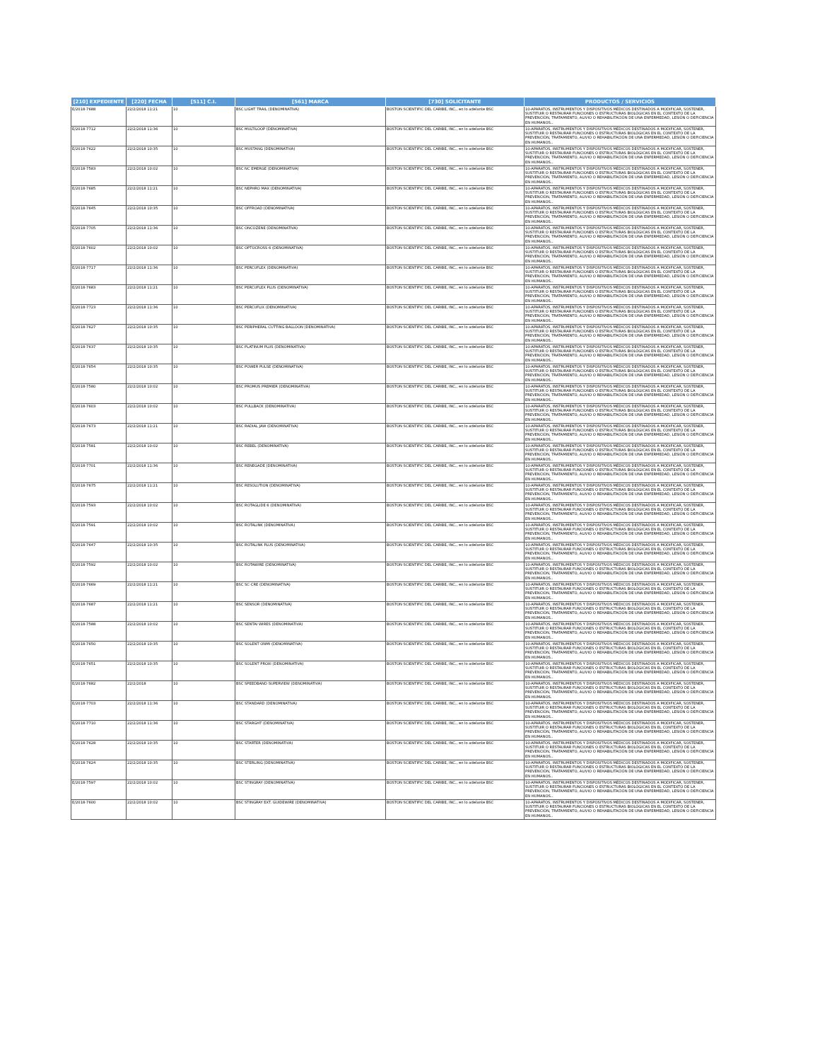| [210] EXPEDIENTE | [220] FECHA | [511] C.I. | [561] MARCA | [730] SOLICITANTE | PRODUCTOS / SERVICIOS |
| --- | --- | --- | --- | --- | --- |
| E/2018-7688 | 22/2/2018 11:21 | 10 | BSC LIGHT TRAIL (DENOMINATIVA) | BOSTON SCIENTIFIC DEL CARIBE, INC., en lo adelante BSC | 10-APARATOS, INSTRUMENTOS Y DISPOSITIVOS MÉDICOS DESTINADOS A MODIFICAR, SOSTENER, SUSTITUIR O RESTAURAR FUNCIONES O ESTRUCTURAS BIOLÓGICAS EN EL CONTEXTO DE LA PREVENCIÓN, TRATAMIENTO, ALIVIO O REHABILITACIÓN DE UNA ENFERMEDAD, LESIÓN O DEFICIENCIA EN HUMANOS.. |
| E/2018-7712 | 22/2/2018 11:36 | 10 | BSC MULTILOOP (DENOMINATIVA) | BOSTON SCIENTIFIC DEL CARIBE, INC., en lo adelante BSC | 10-APARATOS, INSTRUMENTOS Y DISPOSITIVOS MÉDICOS DESTINADOS A MODIFICAR, SOSTENER, SUSTITUIR O RESTAURAR FUNCIONES O ESTRUCTURAS BIOLÓGICAS EN EL CONTEXTO DE LA PREVENCIÓN, TRATAMIENTO, ALIVIO O REHABILITACIÓN DE UNA ENFERMEDAD, LESIÓN O DEFICIENCIA EN HUMANOS.. |
| E/2018-7622 | 22/2/2018 10:35 | 10 | BSC MUSTANG (DENOMINATIVA) | BOSTON SCIENTIFIC DEL CARIBE, INC., en lo adelante BSC | 10-APARATOS, INSTRUMENTOS Y DISPOSITIVOS MÉDICOS DESTINADOS A MODIFICAR, SOSTENER, SUSTITUIR O RESTAURAR FUNCIONES O ESTRUCTURAS BIOLÓGICAS EN EL CONTEXTO DE LA PREVENCIÓN, TRATAMIENTO, ALIVIO O REHABILITACIÓN DE UNA ENFERMEDAD, LESIÓN O DEFICIENCIA EN HUMANOS.. |
| E/2018-7583 | 22/2/2018 10:02 | 10 | BSC NC EMERGE (DENOMINATIVA) | BOSTON SCIENTIFIC DEL CARIBE, INC., en lo adelante BSC | 10-APARATOS, INSTRUMENTOS Y DISPOSITIVOS MÉDICOS DESTINADOS A MODIFICAR, SOSTENER, SUSTITUIR O RESTAURAR FUNCIONES O ESTRUCTURAS BIOLÓGICAS EN EL CONTEXTO DE LA PREVENCIÓN, TRATAMIENTO, ALIVIO O REHABILITACIÓN DE UNA ENFERMEDAD, LESIÓN O DEFICIENCIA EN HUMANOS.. |
| E/2018-7685 | 22/2/2018 11:21 | 10 | BSC NEPHRO MAX (DENOMINATIVA) | BOSTON SCIENTIFIC DEL CARIBE, INC., en lo adelante BSC | 10-APARATOS, INSTRUMENTOS Y DISPOSITIVOS MÉDICOS DESTINADOS A MODIFICAR, SOSTENER, SUSTITUIR O RESTAURAR FUNCIONES O ESTRUCTURAS BIOLÓGICAS EN EL CONTEXTO DE LA PREVENCIÓN, TRATAMIENTO, ALIVIO O REHABILITACIÓN DE UNA ENFERMEDAD, LESIÓN O DEFICIENCIA EN HUMANOS.. |
| E/2018-7645 | 22/2/2018 10:35 | 10 | BSC OFFROAD (DENOMINATIVA) | BOSTON SCIENTIFIC DEL CARIBE, INC., en lo adelante BSC | 10-APARATOS, INSTRUMENTOS Y DISPOSITIVOS MÉDICOS DESTINADOS A MODIFICAR, SOSTENER, SUSTITUIR O RESTAURAR FUNCIONES O ESTRUCTURAS BIOLÓGICAS EN EL CONTEXTO DE LA PREVENCIÓN, TRATAMIENTO, ALIVIO O REHABILITACIÓN DE UNA ENFERMEDAD, LESIÓN O DEFICIENCIA EN HUMANOS.. |
| E/2018-7705 | 22/2/2018 11:36 | 10 | BSC ONCOZENE (DENOMINATIVA) | BOSTON SCIENTIFIC DEL CARIBE, INC., en lo adelante BSC | 10-APARATOS, INSTRUMENTOS Y DISPOSITIVOS MÉDICOS DESTINADOS A MODIFICAR, SOSTENER, SUSTITUIR O RESTAURAR FUNCIONES O ESTRUCTURAS BIOLÓGICAS EN EL CONTEXTO DE LA PREVENCIÓN, TRATAMIENTO, ALIVIO O REHABILITACIÓN DE UNA ENFERMEDAD, LESIÓN O DEFICIENCIA EN HUMANOS.. |
| E/2018-7602 | 22/2/2018 10:02 | 10 | BSC OPTOCROSS 6 (DENOMINATIVA) | BOSTON SCIENTIFIC DEL CARIBE, INC., en lo adelante BSC | 10-APARATOS, INSTRUMENTOS Y DISPOSITIVOS MÉDICOS DESTINADOS A MODIFICAR, SOSTENER, SUSTITUIR O RESTAURAR FUNCIONES O ESTRUCTURAS BIOLÓGICAS EN EL CONTEXTO DE LA PREVENCIÓN, TRATAMIENTO, ALIVIO O REHABILITACIÓN DE UNA ENFERMEDAD, LESIÓN O DEFICIENCIA EN HUMANOS.. |
| E/2018-7717 | 22/2/2018 11:36 | 10 | BSC PERCUFLEX (DENOMINATIVA) | BOSTON SCIENTIFIC DEL CARIBE, INC., en lo adelante BSC | 10-APARATOS, INSTRUMENTOS Y DISPOSITIVOS MÉDICOS DESTINADOS A MODIFICAR, SOSTENER, SUSTITUIR O RESTAURAR FUNCIONES O ESTRUCTURAS BIOLÓGICAS EN EL CONTEXTO DE LA PREVENCIÓN, TRATAMIENTO, ALIVIO O REHABILITACIÓN DE UNA ENFERMEDAD, LESIÓN O DEFICIENCIA EN HUMANOS.. |
| E/2018-7683 | 22/2/2018 11:21 | 10 | BSC PERCUFLEX PLUS (DENOMINATIVA) | BOSTON SCIENTIFIC DEL CARIBE, INC., en lo adelante BSC | 10-APARATOS, INSTRUMENTOS Y DISPOSITIVOS MÉDICOS DESTINADOS A MODIFICAR, SOSTENER, SUSTITUIR O RESTAURAR FUNCIONES O ESTRUCTURAS BIOLÓGICAS EN EL CONTEXTO DE LA PREVENCIÓN, TRATAMIENTO, ALIVIO O REHABILITACIÓN DE UNA ENFERMEDAD, LESIÓN O DEFICIENCIA EN HUMANOS.. |
| E/2018-7723 | 22/2/2018 11:36 | 10 | BSC PERCUFLIX (DENOMINATIVA) | BOSTON SCIENTIFIC DEL CARIBE, INC., en lo adelante BSC | 10-APARATOS, INSTRUMENTOS Y DISPOSITIVOS MÉDICOS DESTINADOS A MODIFICAR, SOSTENER, SUSTITUIR O RESTAURAR FUNCIONES O ESTRUCTURAS BIOLÓGICAS EN EL CONTEXTO DE LA PREVENCIÓN, TRATAMIENTO, ALIVIO O REHABILITACIÓN DE UNA ENFERMEDAD, LESIÓN O DEFICIENCIA EN HUMANOS.. |
| E/2018-7627 | 22/2/2018 10:35 | 10 | BSC PERIPHERAL CUTTING BALLOON (DENOMINATIVA) | BOSTON SCIENTIFIC DEL CARIBE, INC., en lo adelante BSC | 10-APARATOS, INSTRUMENTOS Y DISPOSITIVOS MÉDICOS DESTINADOS A MODIFICAR, SOSTENER, SUSTITUIR O RESTAURAR FUNCIONES O ESTRUCTURAS BIOLÓGICAS EN EL CONTEXTO DE LA PREVENCIÓN, TRATAMIENTO, ALIVIO O REHABILITACIÓN DE UNA ENFERMEDAD, LESIÓN O DEFICIENCIA EN HUMANOS.. |
| E/2018-7637 | 22/2/2018 10:35 | 10 | BSC PLATINUM PLUS (DENOMINATIVA) | BOSTON SCIENTIFIC DEL CARIBE, INC., en lo adelante BSC | 10-APARATOS, INSTRUMENTOS Y DISPOSITIVOS MÉDICOS DESTINADOS A MODIFICAR, SOSTENER, SUSTITUIR O RESTAURAR FUNCIONES O ESTRUCTURAS BIOLÓGICAS EN EL CONTEXTO DE LA PREVENCIÓN, TRATAMIENTO, ALIVIO O REHABILITACIÓN DE UNA ENFERMEDAD, LESIÓN O DEFICIENCIA EN HUMANOS.. |
| E/2018-7654 | 22/2/2018 10:35 | 10 | BSC POWER PULSE (DENOMINATIVA) | BOSTON SCIENTIFIC DEL CARIBE, INC., en lo adelante BSC | 10-APARATOS, INSTRUMENTOS Y DISPOSITIVOS MÉDICOS DESTINADOS A MODIFICAR, SOSTENER, SUSTITUIR O RESTAURAR FUNCIONES O ESTRUCTURAS BIOLÓGICAS EN EL CONTEXTO DE LA PREVENCIÓN, TRATAMIENTO, ALIVIO O REHABILITACIÓN DE UNA ENFERMEDAD, LESIÓN O DEFICIENCIA EN HUMANOS.. |
| E/2018-7580 | 22/2/2018 10:02 | 10 | BSC PROMUS PREMIER (DENOMINATIVA) | BOSTON SCIENTIFIC DEL CARIBE, INC., en lo adelante BSC | 10-APARATOS, INSTRUMENTOS Y DISPOSITIVOS MÉDICOS DESTINADOS A MODIFICAR, SOSTENER, SUSTITUIR O RESTAURAR FUNCIONES O ESTRUCTURAS BIOLÓGICAS EN EL CONTEXTO DE LA PREVENCIÓN, TRATAMIENTO, ALIVIO O REHABILITACIÓN DE UNA ENFERMEDAD, LESIÓN O DEFICIENCIA EN HUMANOS.. |
| E/2018-7603 | 22/2/2018 10:02 | 10 | BSC PULLBACK (DENOMINATIVA) | BOSTON SCIENTIFIC DEL CARIBE, INC., en lo adelante BSC | 10-APARATOS, INSTRUMENTOS Y DISPOSITIVOS MÉDICOS DESTINADOS A MODIFICAR, SOSTENER, SUSTITUIR O RESTAURAR FUNCIONES O ESTRUCTURAS BIOLÓGICAS EN EL CONTEXTO DE LA PREVENCIÓN, TRATAMIENTO, ALIVIO O REHABILITACIÓN DE UNA ENFERMEDAD, LESIÓN O DEFICIENCIA EN HUMANOS.. |
| E/2018-7673 | 22/2/2018 11:21 | 10 | BSC RADIAL JAW (DENOMINATIVA) | BOSTON SCIENTIFIC DEL CARIBE, INC., en lo adelante BSC | 10-APARATOS, INSTRUMENTOS Y DISPOSITIVOS MÉDICOS DESTINADOS A MODIFICAR, SOSTENER, SUSTITUIR O RESTAURAR FUNCIONES O ESTRUCTURAS BIOLÓGICAS EN EL CONTEXTO DE LA PREVENCIÓN, TRATAMIENTO, ALIVIO O REHABILITACIÓN DE UNA ENFERMEDAD, LESIÓN O DEFICIENCIA EN HUMANOS.. |
| E/2018-7581 | 22/2/2018 10:02 | 10 | BSC REBEL (DENOMINATIVA) | BOSTON SCIENTIFIC DEL CARIBE, INC., en lo adelante BSC | 10-APARATOS, INSTRUMENTOS Y DISPOSITIVOS MÉDICOS DESTINADOS A MODIFICAR, SOSTENER, SUSTITUIR O RESTAURAR FUNCIONES O ESTRUCTURAS BIOLÓGICAS EN EL CONTEXTO DE LA PREVENCIÓN, TRATAMIENTO, ALIVIO O REHABILITACIÓN DE UNA ENFERMEDAD, LESIÓN O DEFICIENCIA EN HUMANOS.. |
| E/2018-7701 | 22/2/2018 11:36 | 10 | BSC RENEGADE (DENOMINATIVA) | BOSTON SCIENTIFIC DEL CARIBE, INC., en lo adelante BSC | 10-APARATOS, INSTRUMENTOS Y DISPOSITIVOS MÉDICOS DESTINADOS A MODIFICAR, SOSTENER, SUSTITUIR O RESTAURAR FUNCIONES O ESTRUCTURAS BIOLÓGICAS EN EL CONTEXTO DE LA PREVENCIÓN, TRATAMIENTO, ALIVIO O REHABILITACIÓN DE UNA ENFERMEDAD, LESIÓN O DEFICIENCIA EN HUMANOS.. |
| E/2018-7675 | 22/2/2018 11:21 | 10 | BSC RESOLUTION (DENOMINATIVA) | BOSTON SCIENTIFIC DEL CARIBE, INC., en lo adelante BSC | 10-APARATOS, INSTRUMENTOS Y DISPOSITIVOS MÉDICOS DESTINADOS A MODIFICAR, SOSTENER, SUSTITUIR O RESTAURAR FUNCIONES O ESTRUCTURAS BIOLÓGICAS EN EL CONTEXTO DE LA PREVENCIÓN, TRATAMIENTO, ALIVIO O REHABILITACIÓN DE UNA ENFERMEDAD, LESIÓN O DEFICIENCIA EN HUMANOS.. |
| E/2018-7593 | 22/2/2018 10:02 | 10 | BSC ROTAGLIDE 6 (DENOMINATIVA) | BOSTON SCIENTIFIC DEL CARIBE, INC., en lo adelante BSC | 10-APARATOS, INSTRUMENTOS Y DISPOSITIVOS MÉDICOS DESTINADOS A MODIFICAR, SOSTENER, SUSTITUIR O RESTAURAR FUNCIONES O ESTRUCTURAS BIOLÓGICAS EN EL CONTEXTO DE LA PREVENCIÓN, TRATAMIENTO, ALIVIO O REHABILITACIÓN DE UNA ENFERMEDAD, LESIÓN O DEFICIENCIA EN HUMANOS.. |
| E/2018-7591 | 22/2/2018 10:02 | 10 | BSC ROTALINK (DENOMINATIVA) | BOSTON SCIENTIFIC DEL CARIBE, INC., en lo adelante BSC | 10-APARATOS, INSTRUMENTOS Y DISPOSITIVOS MÉDICOS DESTINADOS A MODIFICAR, SOSTENER, SUSTITUIR O RESTAURAR FUNCIONES O ESTRUCTURAS BIOLÓGICAS EN EL CONTEXTO DE LA PREVENCIÓN, TRATAMIENTO, ALIVIO O REHABILITACIÓN DE UNA ENFERMEDAD, LESIÓN O DEFICIENCIA EN HUMANOS.. |
| E/2018-7647 | 22/2/2018 10:35 | 10 | BSC ROTALINK PLUS (DENOMINATIVA) | BOSTON SCIENTIFIC DEL CARIBE, INC., en lo adelante BSC | 10-APARATOS, INSTRUMENTOS Y DISPOSITIVOS MÉDICOS DESTINADOS A MODIFICAR, SOSTENER, SUSTITUIR O RESTAURAR FUNCIONES O ESTRUCTURAS BIOLÓGICAS EN EL CONTEXTO DE LA PREVENCIÓN, TRATAMIENTO, ALIVIO O REHABILITACIÓN DE UNA ENFERMEDAD, LESIÓN O DEFICIENCIA EN HUMANOS.. |
| E/2018-7592 | 22/2/2018 10:02 | 10 | BSC ROTAWIRE (DENOMINATIVA) | BOSTON SCIENTIFIC DEL CARIBE, INC., en lo adelante BSC | 10-APARATOS, INSTRUMENTOS Y DISPOSITIVOS MÉDICOS DESTINADOS A MODIFICAR, SOSTENER, SUSTITUIR O RESTAURAR FUNCIONES O ESTRUCTURAS BIOLÓGICAS EN EL CONTEXTO DE LA PREVENCIÓN, TRATAMIENTO, ALIVIO O REHABILITACIÓN DE UNA ENFERMEDAD, LESIÓN O DEFICIENCIA EN HUMANOS.. |
| E/2018-7669 | 22/2/2018 11:21 | 10 | BSC SC-CRE (DENOMINATIVA) | BOSTON SCIENTIFIC DEL CARIBE, INC., en lo adelante BSC | 10-APARATOS, INSTRUMENTOS Y DISPOSITIVOS MÉDICOS DESTINADOS A MODIFICAR, SOSTENER, SUSTITUIR O RESTAURAR FUNCIONES O ESTRUCTURAS BIOLÓGICAS EN EL CONTEXTO DE LA PREVENCIÓN, TRATAMIENTO, ALIVIO O REHABILITACIÓN DE UNA ENFERMEDAD, LESIÓN O DEFICIENCIA EN HUMANOS.. |
| E/2018-7687 | 22/2/2018 11:21 | 10 | BSC SENSOR (DENOMINATIVA) | BOSTON SCIENTIFIC DEL CARIBE, INC., en lo adelante BSC | 10-APARATOS, INSTRUMENTOS Y DISPOSITIVOS MÉDICOS DESTINADOS A MODIFICAR, SOSTENER, SUSTITUIR O RESTAURAR FUNCIONES O ESTRUCTURAS BIOLÓGICAS EN EL CONTEXTO DE LA PREVENCIÓN, TRATAMIENTO, ALIVIO O REHABILITACIÓN DE UNA ENFERMEDAD, LESIÓN O DEFICIENCIA EN HUMANOS.. |
| E/2018-7588 | 22/2/2018 10:02 | 10 | BSC SENTAI WIRES (DENOMINATIVA) | BOSTON SCIENTIFIC DEL CARIBE, INC., en lo adelante BSC | 10-APARATOS, INSTRUMENTOS Y DISPOSITIVOS MÉDICOS DESTINADOS A MODIFICAR, SOSTENER, SUSTITUIR O RESTAURAR FUNCIONES O ESTRUCTURAS BIOLÓGICAS EN EL CONTEXTO DE LA PREVENCIÓN, TRATAMIENTO, ALIVIO O REHABILITACIÓN DE UNA ENFERMEDAD, LESIÓN O DEFICIENCIA EN HUMANOS.. |
| E/2018-7650 | 22/2/2018 10:35 | 10 | BSC SOLENT ONMI (DENOMINATIVA) | BOSTON SCIENTIFIC DEL CARIBE, INC., en lo adelante BSC | 10-APARATOS, INSTRUMENTOS Y DISPOSITIVOS MÉDICOS DESTINADOS A MODIFICAR, SOSTENER, SUSTITUIR O RESTAURAR FUNCIONES O ESTRUCTURAS BIOLÓGICAS EN EL CONTEXTO DE LA PREVENCIÓN, TRATAMIENTO, ALIVIO O REHABILITACIÓN DE UNA ENFERMEDAD, LESIÓN O DEFICIENCIA EN HUMANOS.. |
| E/2018-7651 | 22/2/2018 10:35 | 10 | BSC SOLENT PROXI (DENOMINATIVA) | BOSTON SCIENTIFIC DEL CARIBE, INC., en lo adelante BSC | 10-APARATOS, INSTRUMENTOS Y DISPOSITIVOS MÉDICOS DESTINADOS A MODIFICAR, SOSTENER, SUSTITUIR O RESTAURAR FUNCIONES O ESTRUCTURAS BIOLÓGICAS EN EL CONTEXTO DE LA PREVENCIÓN, TRATAMIENTO, ALIVIO O REHABILITACIÓN DE UNA ENFERMEDAD, LESIÓN O DEFICIENCIA EN HUMANOS.. |
| E/2018-7682 | 22/2/2018 | 10 | BSC SPEEDBAND SUPERVIEW (DENOMINATIVA) | BOSTON SCIENTIFIC DEL CARIBE, INC., en lo adelante BSC | 10-APARATOS, INSTRUMENTOS Y DISPOSITIVOS MÉDICOS DESTINADOS A MODIFICAR, SOSTENER, SUSTITUIR O RESTAURAR FUNCIONES O ESTRUCTURAS BIOLÓGICAS EN EL CONTEXTO DE LA PREVENCIÓN, TRATAMIENTO, ALIVIO O REHABILITACIÓN DE UNA ENFERMEDAD, LESIÓN O DEFICIENCIA EN HUMANOS. |
| E/2018-7703 | 22/2/2018 11:36 | 10 | BSC STANDARD (DENOMINATIVA) | BOSTON SCIENTIFIC DEL CARIBE, INC., en lo adelante BSC | 10-APARATOS, INSTRUMENTOS Y DISPOSITIVOS MÉDICOS DESTINADOS A MODIFICAR, SOSTENER, SUSTITUIR O RESTAURAR FUNCIONES O ESTRUCTURAS BIOLÓGICAS EN EL CONTEXTO DE LA PREVENCIÓN, TRATAMIENTO, ALIVIO O REHABILITACIÓN DE UNA ENFERMEDAD, LESIÓN O DEFICIENCIA EN HUMANOS.. |
| E/2018-7710 | 22/2/2018 11:36 | 10 | BSC STARGHT (DENOMINATIVA) | BOSTON SCIENTIFIC DEL CARIBE, INC., en lo adelante BSC | 10-APARATOS, INSTRUMENTOS Y DISPOSITIVOS MÉDICOS DESTINADOS A MODIFICAR, SOSTENER, SUSTITUIR O RESTAURAR FUNCIONES O ESTRUCTURAS BIOLÓGICAS EN EL CONTEXTO DE LA PREVENCIÓN, TRATAMIENTO, ALIVIO O REHABILITACIÓN DE UNA ENFERMEDAD, LESIÓN O DEFICIENCIA EN HUMANOS.. |
| E/2018-7628 | 22/2/2018 10:35 | 10 | BSC STARTER (DENOMINATIVA) | BOSTON SCIENTIFIC DEL CARIBE, INC., en lo adelante BSC | 10-APARATOS, INSTRUMENTOS Y DISPOSITIVOS MÉDICOS DESTINADOS A MODIFICAR, SOSTENER, SUSTITUIR O RESTAURAR FUNCIONES O ESTRUCTURAS BIOLÓGICAS EN EL CONTEXTO DE LA PREVENCIÓN, TRATAMIENTO, ALIVIO O REHABILITACIÓN DE UNA ENFERMEDAD, LESIÓN O DEFICIENCIA EN HUMANOS.. |
| E/2018-7624 | 22/2/2018 10:35 | 10 | BSC STERLING (DENOMINATIVA) | BOSTON SCIENTIFIC DEL CARIBE, INC., en lo adelante BSC | 10-APARATOS, INSTRUMENTOS Y DISPOSITIVOS MÉDICOS DESTINADOS A MODIFICAR, SOSTENER, SUSTITUIR O RESTAURAR FUNCIONES O ESTRUCTURAS BIOLÓGICAS EN EL CONTEXTO DE LA PREVENCIÓN, TRATAMIENTO, ALIVIO O REHABILITACIÓN DE UNA ENFERMEDAD, LESIÓN O DEFICIENCIA EN HUMANOS.. |
| E/2018-7597 | 22/2/2018 10:02 | 10 | BSC STINGRAY (DENOMINATIVA) | BOSTON SCIENTIFIC DEL CARIBE, INC., en lo adelante BSC | 10-APARATOS, INSTRUMENTOS Y DISPOSITIVOS MÉDICOS DESTINADOS A MODIFICAR, SOSTENER, SUSTITUIR O RESTAURAR FUNCIONES O ESTRUCTURAS BIOLÓGICAS EN EL CONTEXTO DE LA PREVENCIÓN, TRATAMIENTO, ALIVIO O REHABILITACIÓN DE UNA ENFERMEDAD, LESIÓN O DEFICIENCIA EN HUMANOS.. |
| E/2018-7600 | 22/2/2018 10:02 | 10 | BSC STINGRAY EXT. GUIDEWIRE (DENOMINATIVA) | BOSTON SCIENTIFIC DEL CARIBE, INC., en lo adelante BSC | 10-APARATOS, INSTRUMENTOS Y DISPOSITIVOS MÉDICOS DESTINADOS A MODIFICAR, SOSTENER, SUSTITUIR O RESTAURAR FUNCIONES O ESTRUCTURAS BIOLÓGICAS EN EL CONTEXTO DE LA PREVENCIÓN, TRATAMIENTO, ALIVIO O REHABILITACIÓN DE UNA ENFERMEDAD, LESIÓN O DEFICIENCIA EN HUMANOS.. |